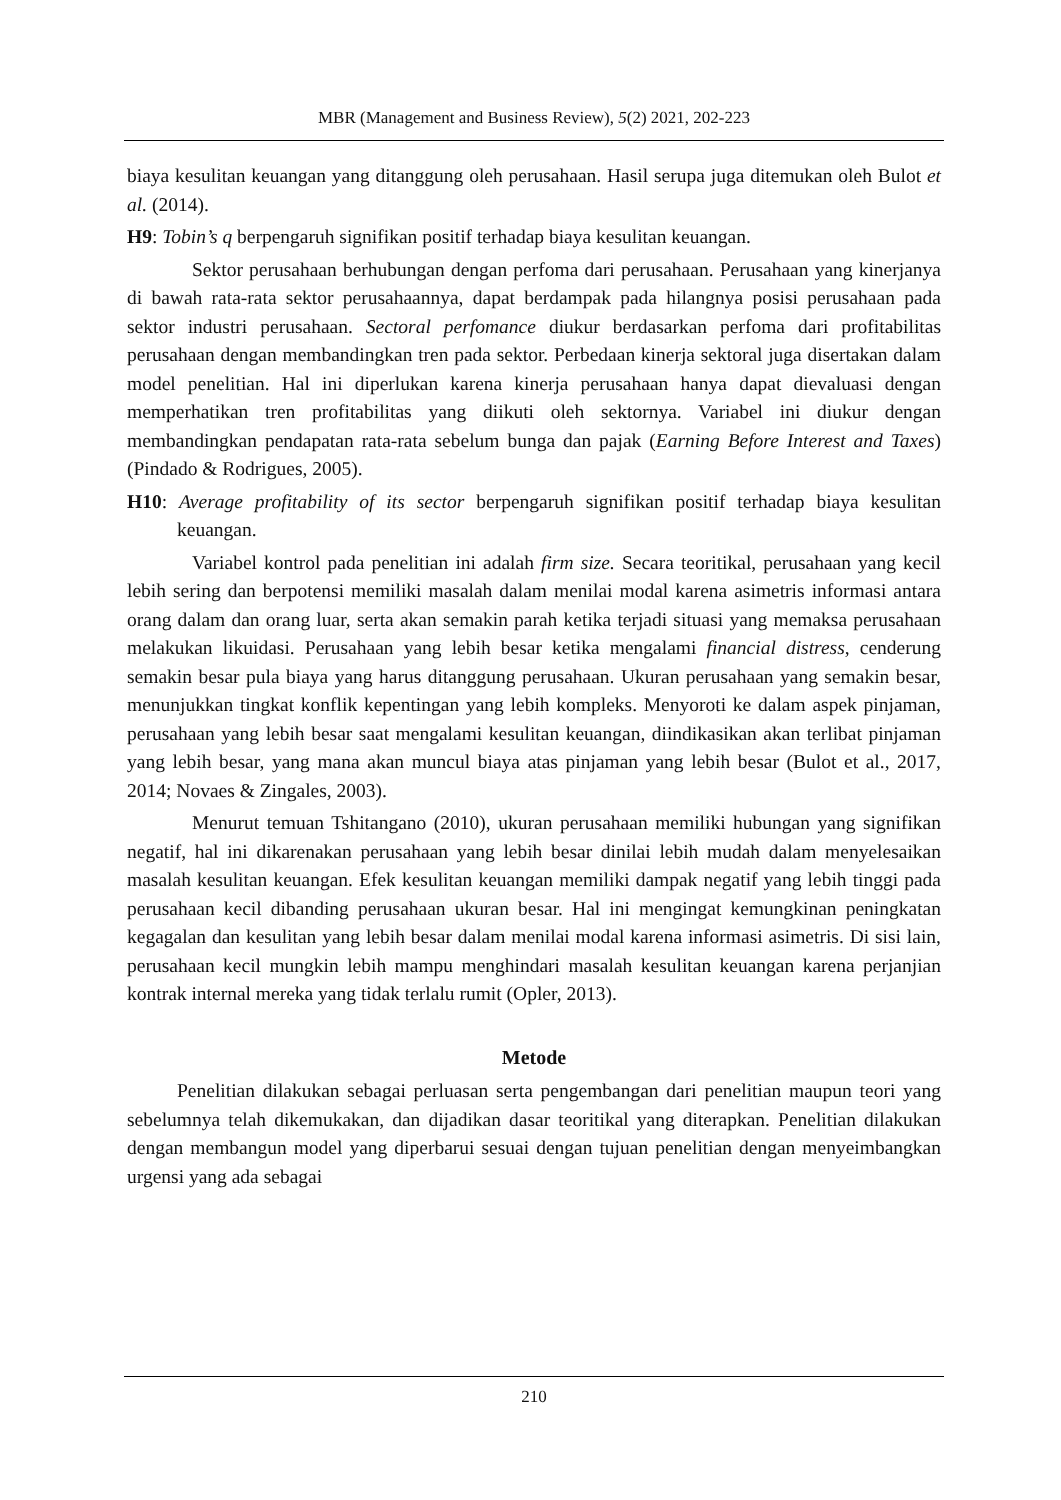MBR (Management and Business Review), 5(2) 2021, 202-223
biaya kesulitan keuangan yang ditanggung oleh perusahaan. Hasil serupa juga ditemukan oleh Bulot et al. (2014).
H9: Tobin’s q berpengaruh signifikan positif terhadap biaya kesulitan keuangan.
Sektor perusahaan berhubungan dengan perfoma dari perusahaan. Perusahaan yang kinerjanya di bawah rata-rata sektor perusahaannya, dapat berdampak pada hilangnya posisi perusahaan pada sektor industri perusahaan. Sectoral perfomance diukur berdasarkan perfoma dari profitabilitas perusahaan dengan membandingkan tren pada sektor. Perbedaan kinerja sektoral juga disertakan dalam model penelitian. Hal ini diperlukan karena kinerja perusahaan hanya dapat dievaluasi dengan memperhatikan tren profitabilitas yang diikuti oleh sektornya. Variabel ini diukur dengan membandingkan pendapatan rata-rata sebelum bunga dan pajak (Earning Before Interest and Taxes) (Pindado & Rodrigues, 2005).
H10: Average profitability of its sector berpengaruh signifikan positif terhadap biaya kesulitan keuangan.
Variabel kontrol pada penelitian ini adalah firm size. Secara teoritikal, perusahaan yang kecil lebih sering dan berpotensi memiliki masalah dalam menilai modal karena asimetris informasi antara orang dalam dan orang luar, serta akan semakin parah ketika terjadi situasi yang memaksa perusahaan melakukan likuidasi. Perusahaan yang lebih besar ketika mengalami financial distress, cenderung semakin besar pula biaya yang harus ditanggung perusahaan. Ukuran perusahaan yang semakin besar, menunjukkan tingkat konflik kepentingan yang lebih kompleks. Menyoroti ke dalam aspek pinjaman, perusahaan yang lebih besar saat mengalami kesulitan keuangan, diindikasikan akan terlibat pinjaman yang lebih besar, yang mana akan muncul biaya atas pinjaman yang lebih besar (Bulot et al., 2017, 2014; Novaes & Zingales, 2003).
Menurut temuan Tshitangano (2010), ukuran perusahaan memiliki hubungan yang signifikan negatif, hal ini dikarenakan perusahaan yang lebih besar dinilai lebih mudah dalam menyelesaikan masalah kesulitan keuangan. Efek kesulitan keuangan memiliki dampak negatif yang lebih tinggi pada perusahaan kecil dibanding perusahaan ukuran besar. Hal ini mengingat kemungkinan peningkatan kegagalan dan kesulitan yang lebih besar dalam menilai modal karena informasi asimetris. Di sisi lain, perusahaan kecil mungkin lebih mampu menghindari masalah kesulitan keuangan karena perjanjian kontrak internal mereka yang tidak terlalu rumit (Opler, 2013).
Metode
Penelitian dilakukan sebagai perluasan serta pengembangan dari penelitian maupun teori yang sebelumnya telah dikemukakan, dan dijadikan dasar teoritikal yang diterapkan. Penelitian dilakukan dengan membangun model yang diperbarui sesuai dengan tujuan penelitian dengan menyeimbangkan urgensi yang ada sebagai
210